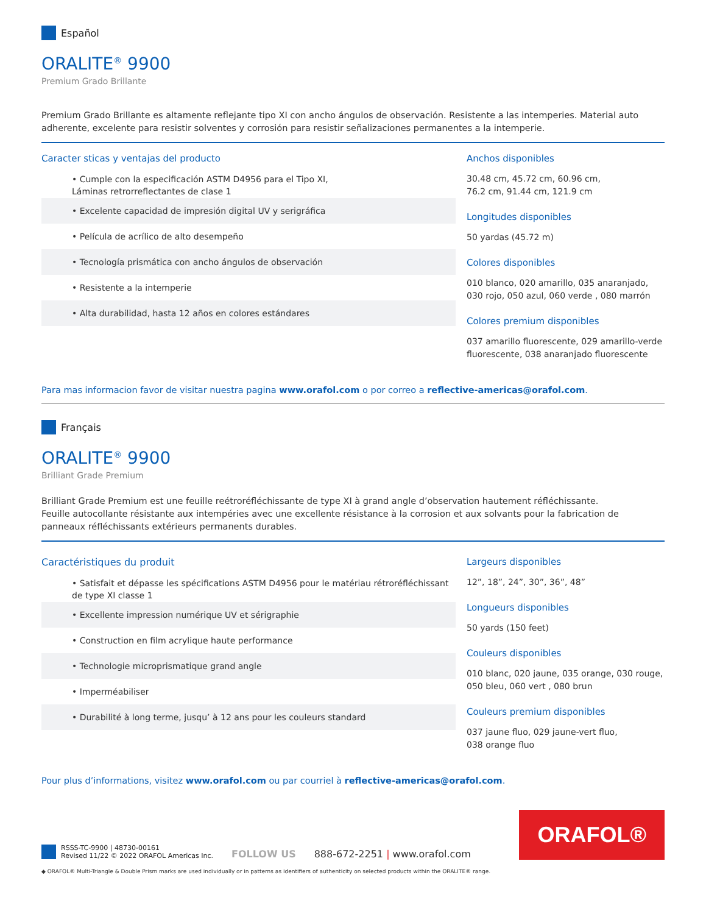Español
ORALITE<sup>®</sup> 9900
Premium Grado Brillante
Premium Grado Brillante es altamente reflejante tipo XI con ancho ángulos de observación. Resistente a las intemperies. Material auto adherente, excelente para resistir solventes y corrosión para resistir señalizaciones permanentes a la intemperie.
Caracter sticas y ventajas del producto
• Cumple con la especificación ASTM D4956 para el Tipo XI,
Láminas retrorreflectantes de clase 1
• Excelente capacidad de impresión digital UV y serigráfica
• Película de acrílico de alto desempeño
• Tecnología prismática con ancho ángulos de observación
• Resistente a la intemperie
• Alta durabilidad, hasta 12 años en colores estándares
Anchos disponibles
30.48 cm, 45.72 cm, 60.96 cm,
76.2 cm, 91.44 cm, 121.9 cm
Longitudes disponibles
50 yardas (45.72 m)
Colores disponibles
010 blanco, 020 amarillo, 035 anaranjado, 030 rojo, 050 azul, 060 verde , 080 marrón
Colores premium disponibles
037 amarillo fluorescente, 029 amarillo-verde fluorescente, 038 anaranjado fluorescente
Para mas informacion favor de visitar nuestra pagina www.orafol.com o por correo a reflective-americas@orafol.com.
Français
ORALITE<sup>®</sup> 9900
Brilliant Grade Premium
Brilliant Grade Premium est une feuille reétroréfléchissante de type XI à grand angle d’observation hautement réfléchissante.
Feuille autocollante résistante aux intempéries avec une excellente résistance à la corrosion et aux solvants pour la fabrication de panneaux réfléchissants extérieurs permanents durables.
Caractéristiques du produit
• Satisfait et dépasse les spécifications ASTM D4956 pour le matériau rétroréfléchissant
de type XI classe 1
• Excellente impression numérique UV et sérigraphie
• Construction en film acrylique haute performance
• Technologie microprismatique grand angle
• Imperméabiliser
• Durabilité à long terme, jusqu’ à 12 ans pour les couleurs standard
Largeurs disponibles
12”, 18”, 24”, 30”, 36”, 48”
Longueurs disponibles
50 yards (150 feet)
Couleurs disponibles
010 blanc, 020 jaune, 035 orange, 030 rouge, 050 bleu, 060 vert , 080 brun
Couleurs premium disponibles
037 jaune fluo, 029 jaune-vert fluo,
038 orange fluo
Pour plus d’informations, visitez www.orafol.com ou par courriel à reflective-americas@orafol.com.
RSSS-TC-9900 | 48730-00161
Revised 11/22 © 2022 ORAFOL Americas Inc.
FOLLOW US
888-672-2251 | www.orafol.com
ORAFOL®
◆ ORAFOL® Multi-Triangle & Double Prism marks are used individually or in patterns as identifiers of authenticity on selected products within the ORALITE® range.